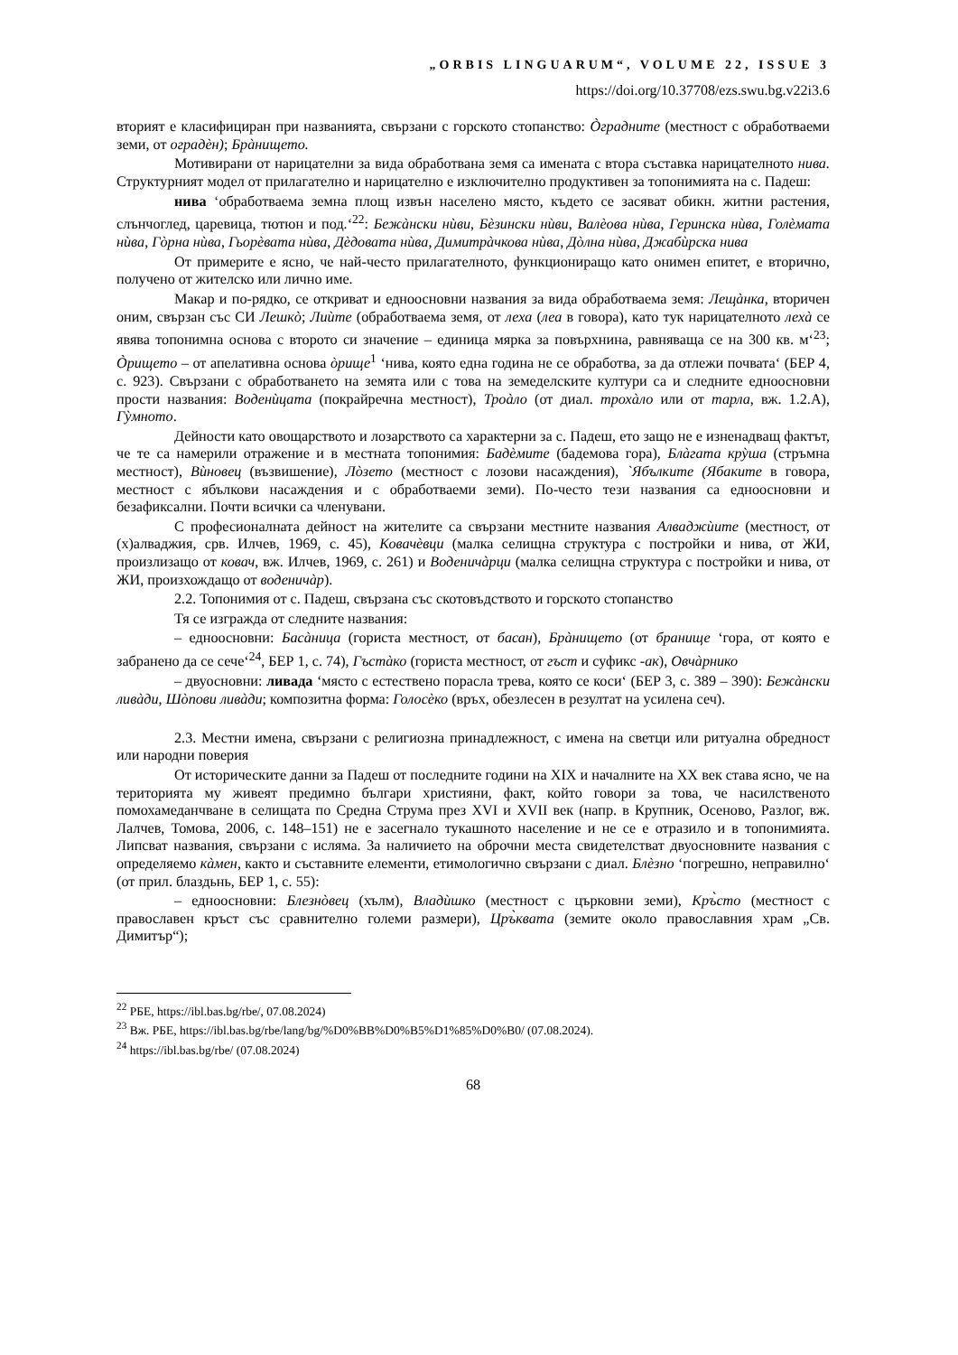„ORBIS LINGUARUM“, VOLUME 22, ISSUE 3
https://doi.org/10.37708/ezs.swu.bg.v22i3.6
вторият е класифициран при названията, свързани с горското стопанство: Òградните (местност с обработваеми земи, от оградѐн); Брàнището.
Мотивирани от нарицателни за вида обработвана земя са имената с втора съставка нарицателното нива. Структурният модел от прилагателно и нарицателно е изключително продуктивен за топонимията на с. Падеш:
нива ‘обработваема земна площ извън населено място, където се засяват обикн. житни растения, слънчоглед, царевица, тютюн и под.‘<sup>22</sup>: Бежàнски нѝви, Бѐзински нѝви, Валѐова нѝва, Геринска нѝва, Голѐмата нѝва, Гòрна нѝва, Гьорѐвата нѝва, Дѐдовата нѝва, Димитрàчкова нѝва, Дòлна нѝва, Джабѝрска нива
От примерите е ясно, че най-често прилагателното, функциониращо като онимен епитет, е вторично, получено от жителско или лично име.
Макар и по-рядко, се откриват и едноосновни названия за вида обработваема земя: Лещàнка, вторичен оним, свързан със СИ Лешкò; Лиѝте (обработваема земя, от леха (леа в говора), като тук нарицателното лехà се явява топонимна основа с второто си значение – единица мярка за повърхнина, равняваща се на 300 кв. м‘<sup>23</sup>; Òрището – от апелативна основа òрище<sup>1</sup> ‘нива, която една година не се обработва, за да отлежи почвата‘ (БЕР 4, с. 923). Свързани с обработването на земята или с това на земеделските култури са и следните едноосновни прости названия: Воденѝцата (покрайречна местност), Троàло (от диал. трохàло или от тарла, вж. 1.2.А), Гỳмното.
Дейности като овощарството и лозарството са характерни за с. Падеш, ето защо не е изненадващ фактът, че те са намерили отражение и в местната топонимия: Бадѐмите (бадемова гора), Блàгата крỳша (стръмна местност), Вѝновец (възвишение), Лòзето (местност с лозови насаждения), `Ябълките (Ябаките в говора, местност с ябълкови насаждения и с обработваеми земи). По-често тези названия са едноосновни и безафиксални. Почти всички са членувани.
С професионалната дейност на жителите са свързани местните названия Алваджѝите (местност, от (х)алваджия, срв. Илчев, 1969, с. 45), Ковачѐвци (малка селищна структура с постройки и нива, от ЖИ, произлизащо от ковач, вж. Илчев, 1969, с. 261) и Воденичàрци (малка селищна структура с постройки и нива, от ЖИ, произхождащо от воденичàр).
2.2. Топонимия от с. Падеш, свързана със скотовъдството и горското стопанство
Тя се изгражда от следните названия:
– едноосновни: Басàница (гориста местност, от басан), Брàнището (от бранище ‘гора, от която е забранено да се сече‘<sup>24</sup>, БЕР 1, с. 74), Гъстàко (гориста местност, от гъст и суфикс -ак), Овчàрнико
– двуосновни: ливада ‘място с естествено порасла трева, която се коси‘ (БЕР 3, с. 389 – 390): Бежàнски ливàди, Шòпови ливàди; композитна форма: Голосѐко (връх, обезлесен в резултат на усилена сеч).
2.3. Местни имена, свързани с религиозна принадлежност, с имена на светци или ритуална обредност или народни поверия
От историческите данни за Падеш от последните години на XIX и началните на XX век става ясно, че на територията му живеят предимно българи християни, факт, който говори за това, че насилственото помохамеданчване в селищата по Средна Струма през XVI и XVII век (напр. в Крупник, Осеново, Разлог, вж. Лалчев, Томова, 2006, с. 148–151) не е засегнало тукашното население и не се е отразило и в топонимията. Липсват названия, свързани с исляма. За наличието на оброчни места свидетелстват двуосновните названия с определяемо кàмен, както и съставните елементи, етимологично свързани с диал. Блѐзно ‘погрешно, неправилно‘ (от прил. блаздьнь, БЕР 1, с. 55):
– едноосновни: Блезнòвец (хълм), Владѝшко (местност с църковни земи), Кръ̀сто (местност с православен кръст със сравнително големи размери), Цръ̀квата (земите около православния храм „Св. Димитър“);
<sup>22</sup> РБЕ, https://ibl.bas.bg/rbe/, 07.08.2024)
<sup>23</sup> Вж. РБЕ, https://ibl.bas.bg/rbe/lang/bg/%D0%BB%D0%B5%D1%85%D0%B0/ (07.08.2024).
<sup>24</sup> https://ibl.bas.bg/rbe/ (07.08.2024)
68